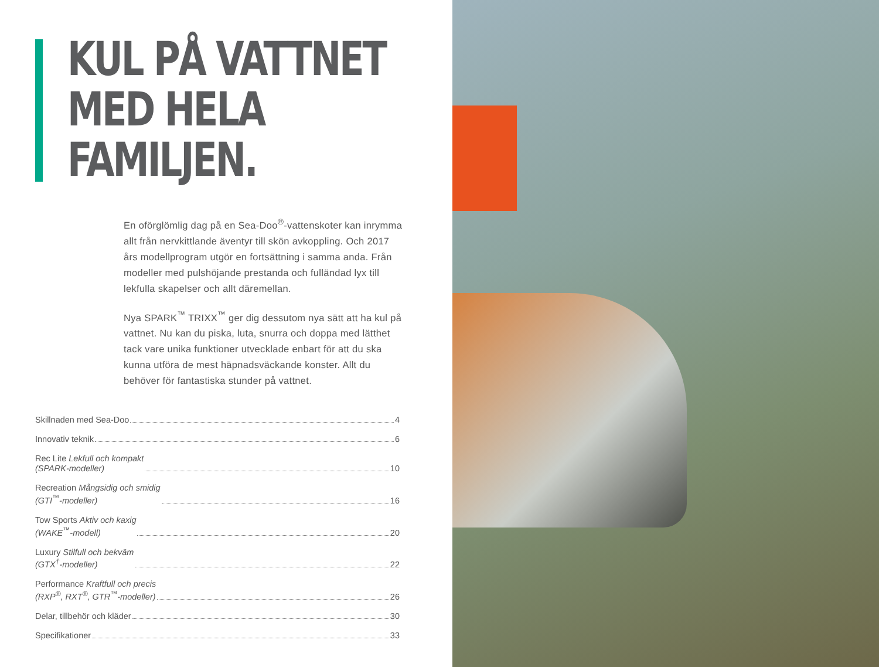KUL PÅ VATTNET
MED HELA
FAMILJEN.
En oförglömlig dag på en Sea-Doo<sup>®</sup>-vattenskoter kan inrymma allt från nervkittlande äventyr till skön avkoppling. Och 2017 års modellprogram utgör en fortsättning i samma anda. Från modeller med pulshöjande prestanda och fulländad lyx till lekfulla skapelser och allt däremellan.
Nya SPARK<sup>™</sup> TRIXX<sup>™</sup> ger dig dessutom nya sätt att ha kul på vattnet. Nu kan du piska, luta, snurra och doppa med lätthet tack vare unika funktioner utvecklade enbart för att du ska kunna utföra de mest häpnadsväckande konster. Allt du behöver för fantastiska stunder på vattnet.
Skillnaden med Sea-Doo 4
Innovativ teknik 6
Rec Lite Lekfull och kompakt
(SPARK-modeller) 10
Recreation Mångsidig och smidig
(GTI<sup>™</sup>-modeller) 16
Tow Sports Aktiv och kaxig
(WAKE<sup>™</sup>-modell) 20
Luxury Stilfull och bekväm
(GTX<sup>†</sup>-modeller) 22
Performance Kraftfull och precis
(RXP<sup>®</sup>, RXT<sup>®</sup>, GTR<sup>™</sup>-modeller) 26
Delar, tillbehör och kläder 30
Specifikationer 33